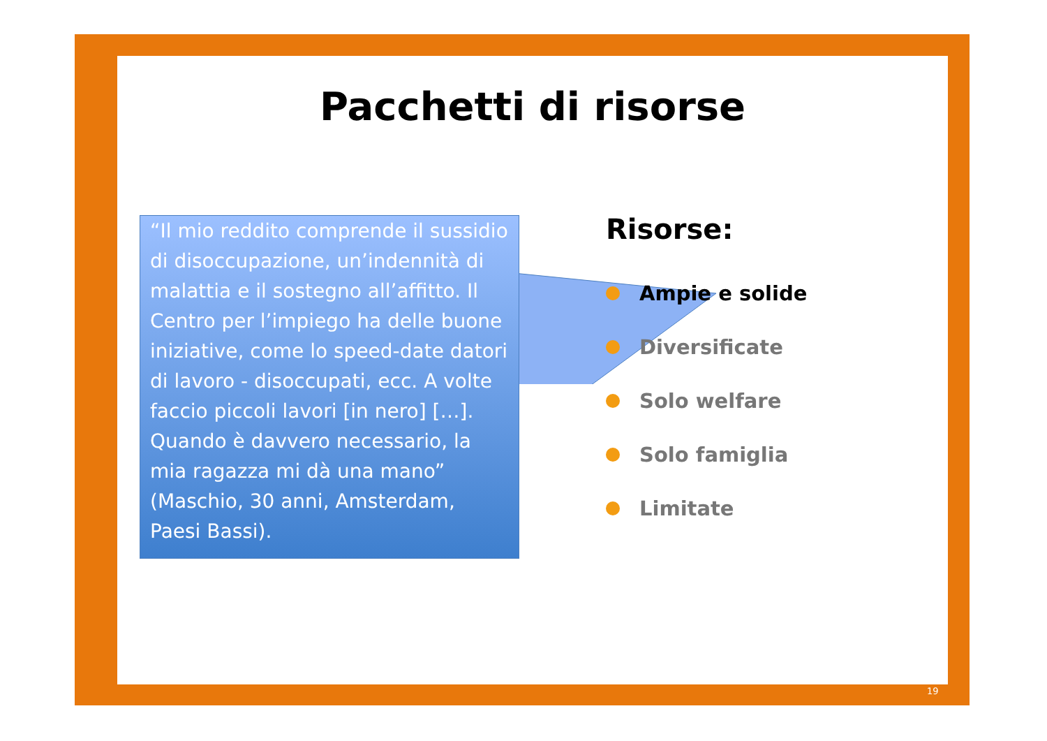Pacchetti di risorse
“Il mio reddito comprende il sussidio di disoccupazione, un’indennità di malattia e il sostegno all’affitto. Il Centro per l’impiego ha delle buone iniziative, come lo speed-date datori di lavoro - disoccupati, ecc. A volte faccio piccoli lavori [in nero] […]. Quando è davvero necessario, la mia ragazza mi dà una mano” (Maschio, 30 anni, Amsterdam, Paesi Bassi).
Risorse:
Ampie e solide
Diversificate
Solo welfare
Solo famiglia
Limitate
19